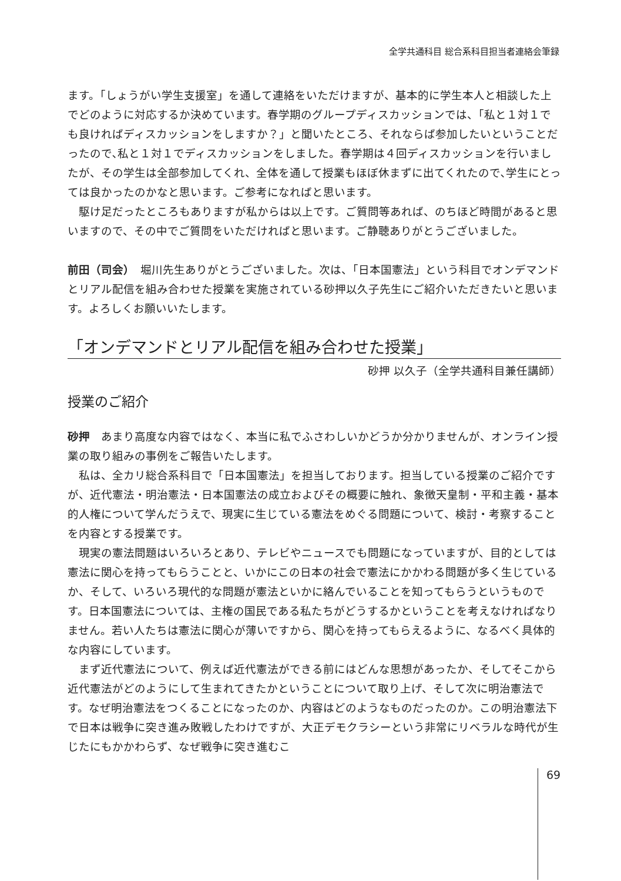全学共通科目 総合系科目担当者連絡会筆録
ます。「しょうがい学生支援室」を通して連絡をいただけますが、基本的に学生本人と相談した上でどのように対応するか決めています。春学期のグループディスカッションでは、「私と１対１でも良ければディスカッションをしますか？」と聞いたところ、それならば参加したいということだったので､私と１対１でディスカッションをしました。春学期は４回ディスカッションを行いましたが、その学生は全部参加してくれ、全体を通して授業もほぼ休まずに出てくれたので､学生にとっては良かったのかなと思います。ご参考になればと思います。
駆け足だったところもありますが私からは以上です。ご質問等あれば、のちほど時間があると思いますので、その中でご質問をいただければと思います。ご静聴ありがとうございました。
前田（司会）　堀川先生ありがとうございました。次は、「日本国憲法」という科目でオンデマンドとリアル配信を組み合わせた授業を実施されている砂押以久子先生にご紹介いただきたいと思います。よろしくお願いいたします。
「オンデマンドとリアル配信を組み合わせた授業」
砂押 以久子（全学共通科目兼任講師）
授業のご紹介
砂押　あまり高度な内容ではなく、本当に私でふさわしいかどうか分かりませんが、オンライン授業の取り組みの事例をご報告いたします。
私は、全カリ総合系科目で「日本国憲法」を担当しております。担当している授業のご紹介ですが、近代憲法・明治憲法・日本国憲法の成立およびその概要に触れ、象徴天皇制・平和主義・基本的人権について学んだうえで、現実に生じている憲法をめぐる問題について、検討・考察することを内容とする授業です。
現実の憲法問題はいろいろとあり、テレビやニュースでも問題になっていますが、目的としては憲法に関心を持ってもらうことと、いかにこの日本の社会で憲法にかかわる問題が多く生じているか、そして、いろいろ現代的な問題が憲法といかに絡んでいることを知ってもらうというものです。日本国憲法については、主権の国民である私たちがどうするかということを考えなければなりません。若い人たちは憲法に関心が薄いですから、関心を持ってもらえるように、なるべく具体的な内容にしています。
まず近代憲法について、例えば近代憲法ができる前にはどんな思想があったか、そしてそこから近代憲法がどのようにして生まれてきたかということについて取り上げ、そして次に明治憲法です。なぜ明治憲法をつくることになったのか、内容はどのようなものだったのか。この明治憲法下で日本は戦争に突き進み敗戦したわけですが、大正デモクラシーという非常にリベラルな時代が生じたにもかかわらず、なぜ戦争に突き進むこ
69